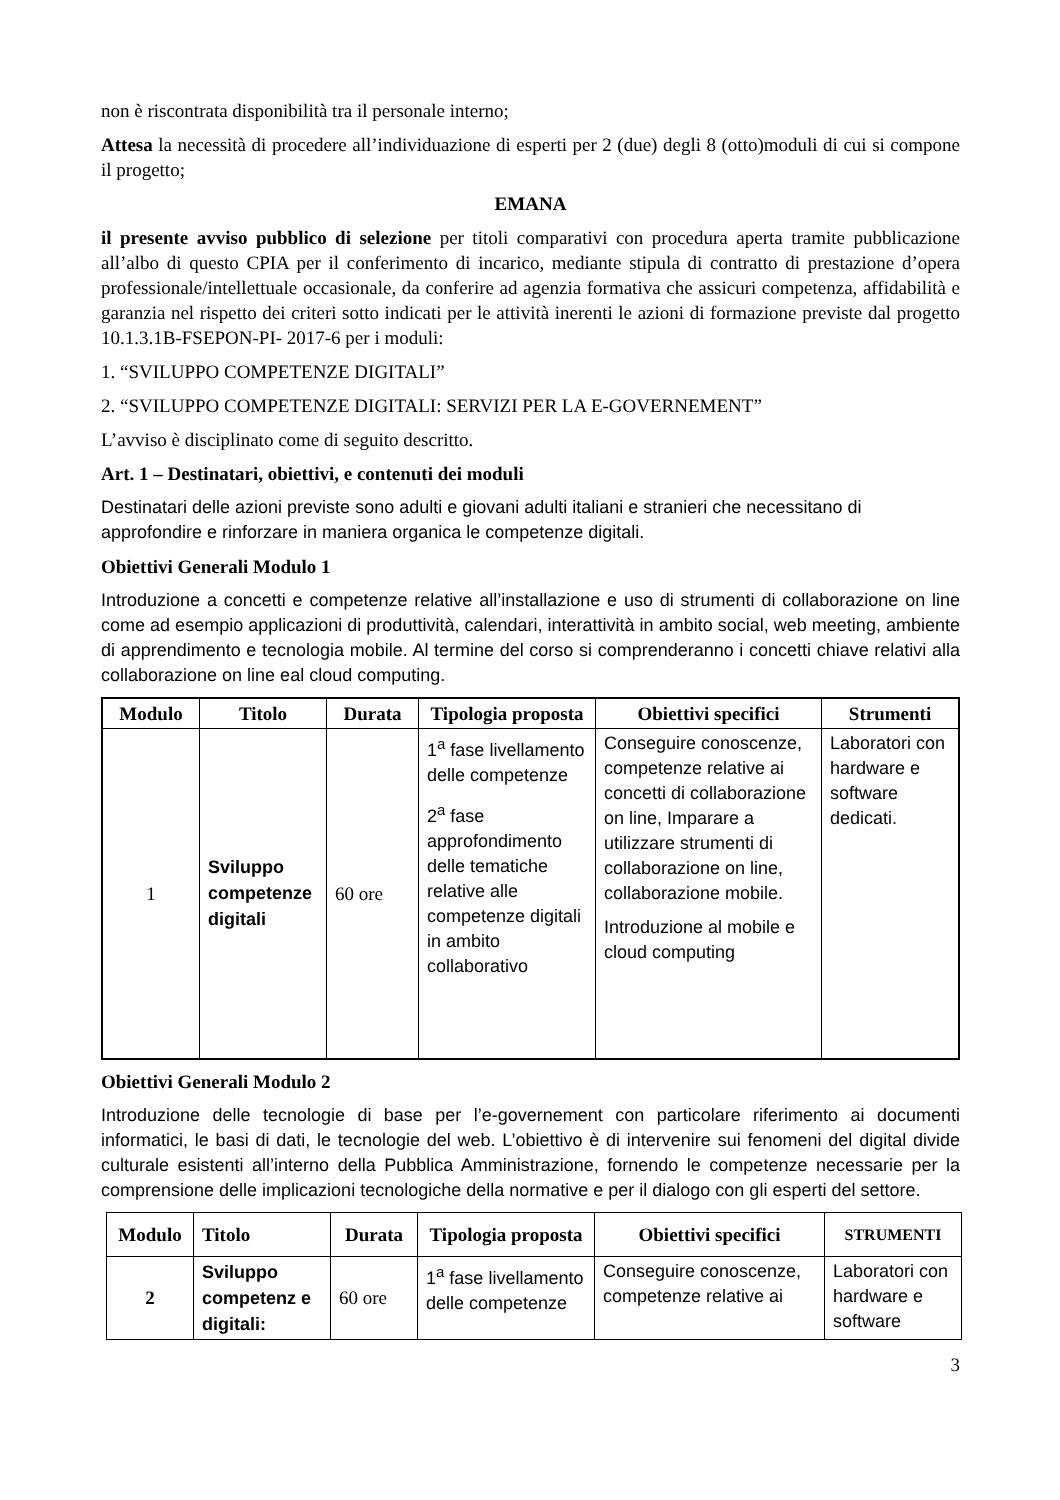non è riscontrata disponibilità tra il personale interno;
Attesa la necessità di procedere all’individuazione di esperti per 2 (due) degli 8 (otto)moduli di cui si compone il progetto;
EMANA
il presente avviso pubblico di selezione per titoli comparativi con procedura aperta tramite pubblicazione all’albo di questo CPIA per il conferimento di incarico, mediante stipula di contratto di prestazione d’opera professionale/intellettuale occasionale, da conferire ad agenzia formativa che assicuri competenza, affidabilità e garanzia nel rispetto dei criteri sotto indicati per le attività inerenti le azioni di formazione previste dal progetto 10.1.3.1B-FSEPON-PI- 2017-6 per i moduli:
1. “SVILUPPO COMPETENZE DIGITALI”
2. “SVILUPPO COMPETENZE DIGITALI: SERVIZI PER LA E-GOVERNEMENT”
L’avviso è disciplinato come di seguito descritto.
Art. 1 – Destinatari, obiettivi, e contenuti dei moduli
Destinatari delle azioni previste sono adulti e giovani adulti italiani e stranieri che necessitano di approfondire e rinforzare in maniera organica le competenze digitali.
Obiettivi Generali Modulo 1
Introduzione a concetti e competenze relative all’installazione e uso di strumenti di collaborazione on line come ad esempio applicazioni di produttività, calendari, interattività in ambito social, web meeting, ambiente di apprendimento e tecnologia mobile. Al termine del corso si comprenderanno i concetti chiave relativi alla collaborazione on line eal cloud computing.
| Modulo | Titolo | Durata | Tipologia proposta | Obiettivi specifici | Strumenti |
| --- | --- | --- | --- | --- | --- |
| 1 | Sviluppo competenze digitali | 60 ore | 1<sup>a</sup> fase livellamento delle competenze 2<sup>a</sup> fase approfondimento delle tematiche relative alle competenze digitali in ambito collaborativo | Conseguire conoscenze, competenze relative ai concetti di collaborazione on line, Imparare a utilizzare strumenti di collaborazione on line, collaborazione mobile. Introduzione al mobile e cloud computing | Laboratori con hardware e software dedicati. |
Obiettivi Generali Modulo 2
Introduzione delle tecnologie di base per l’e-governement con particolare riferimento ai documenti informatici, le basi di dati, le tecnologie del web. L’obiettivo è di intervenire sui fenomeni del digital divide culturale esistenti all’interno della Pubblica Amministrazione, fornendo le competenze necessarie per la comprensione delle implicazioni tecnologiche della normative e per il dialogo con gli esperti del settore.
| Modulo | Titolo | Durata | Tipologia proposta | Obiettivi specifici | STRUMENTI |
| --- | --- | --- | --- | --- | --- |
| 2 | Sviluppo competenz e digitali: | 60 ore | 1<sup>a</sup> fase livellamento delle competenze | Conseguire conoscenze, competenze relative ai | Laboratori con hardware e software |
3